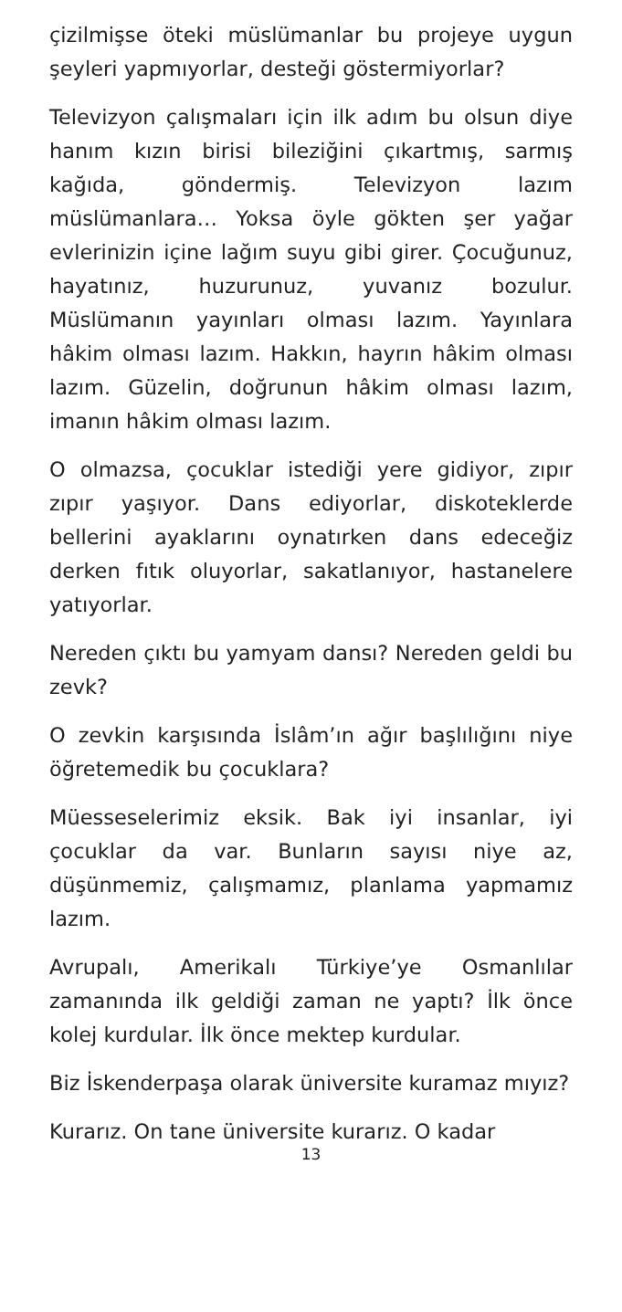çizilmişse öteki müslümanlar bu projeye uygun şeyleri yapmıyorlar, desteği göstermiyorlar?
Televizyon çalışmaları için ilk adım bu olsun diye hanım kızın birisi bileziğini çıkartmış, sarmış kağıda, göndermiş. Televizyon lazım müslümanlara… Yoksa öyle gökten şer yağar evlerinizin içine lağım suyu gibi girer. Çocuğunuz, hayatınız, huzurunuz, yuvanız bozulur. Müslümanın yayınları olması lazım. Yayınlara hâkim olması lazım. Hakkın, hayrın hâkim olması lazım. Güzelin, doğrunun hâkim olması lazım, imanın hâkim olması lazım.
O olmazsa, çocuklar istediği yere gidiyor, zıpır zıpır yaşıyor. Dans ediyorlar, diskoteklerde bellerini ayaklarını oynatırken dans edeceğiz derken fıtık oluyorlar, sakatlanıyor, hastanelere yatıyorlar.
Nereden çıktı bu yamyam dansı? Nereden geldi bu zevk?
O zevkin karşısında İslâm’ın ağır başlılığını niye öğretemedik bu çocuklara?
Müesseselerimiz eksik. Bak iyi insanlar, iyi çocuklar da var. Bunların sayısı niye az, düşünmemiz, çalışmamız, planlama yapmamız lazım.
Avrupalı, Amerikalı Türkiye’ye Osmanlılar zamanında ilk geldiği zaman ne yaptı? İlk önce kolej kurdular. İlk önce mektep kurdular.
Biz İskenderpaşa olarak üniversite kuramaz mıyız?
Kurarız. On tane üniversite kurarız. O kadar
13